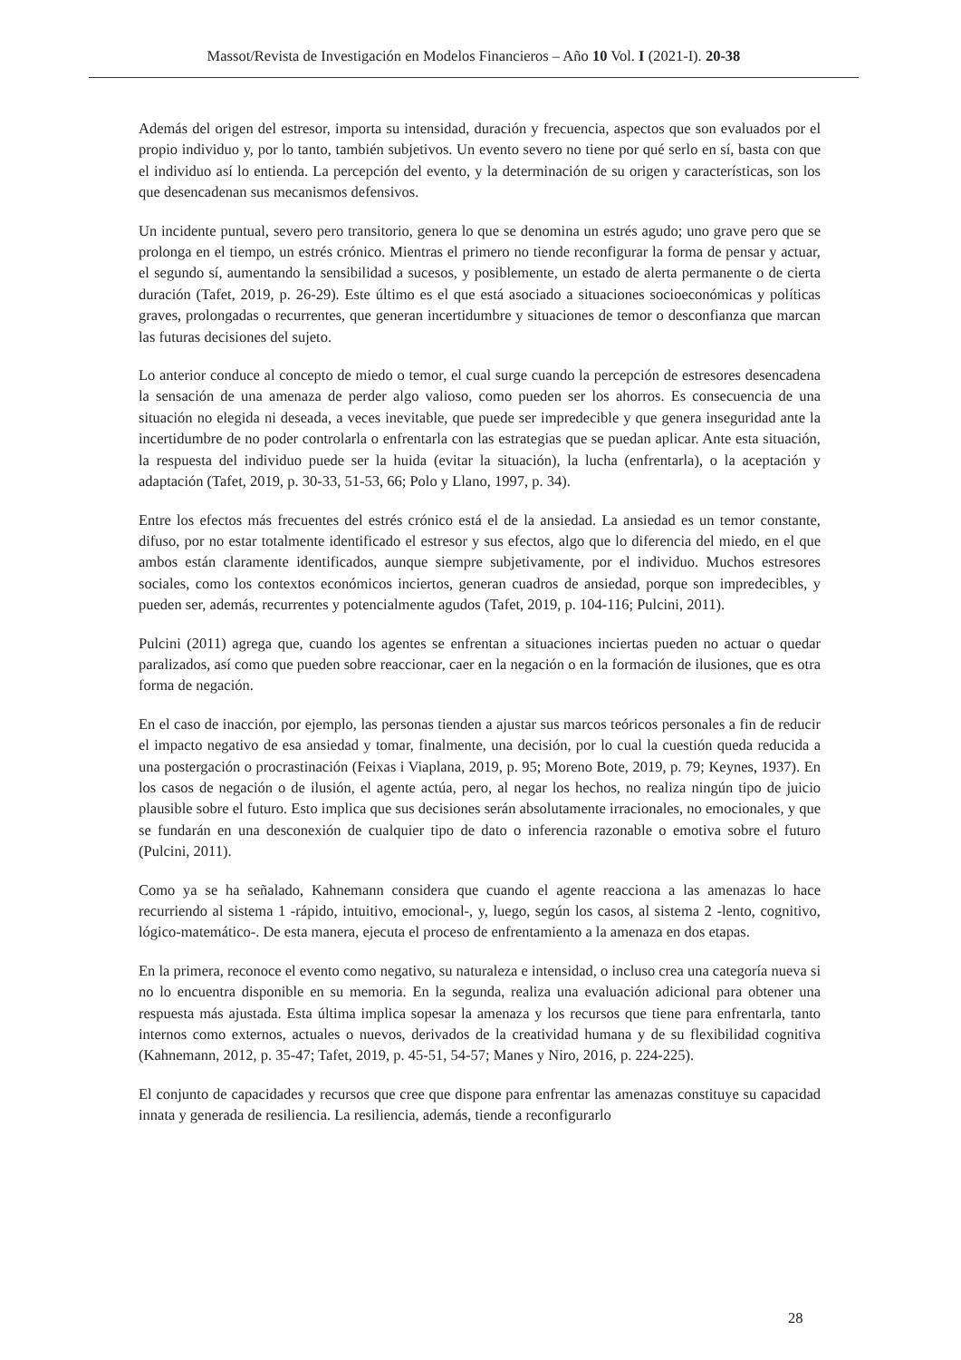Massot/Revista de Investigación en Modelos Financieros – Año 10 Vol. I (2021-I). 20-38
Además del origen del estresor, importa su intensidad, duración y frecuencia, aspectos que son evaluados por el propio individuo y, por lo tanto, también subjetivos. Un evento severo no tiene por qué serlo en sí, basta con que el individuo así lo entienda. La percepción del evento, y la determinación de su origen y características, son los que desencadenan sus mecanismos defensivos.
Un incidente puntual, severo pero transitorio, genera lo que se denomina un estrés agudo; uno grave pero que se prolonga en el tiempo, un estrés crónico. Mientras el primero no tiende reconfigurar la forma de pensar y actuar, el segundo sí, aumentando la sensibilidad a sucesos, y posiblemente, un estado de alerta permanente o de cierta duración (Tafet, 2019, p. 26-29). Este último es el que está asociado a situaciones socioeconómicas y políticas graves, prolongadas o recurrentes, que generan incertidumbre y situaciones de temor o desconfianza que marcan las futuras decisiones del sujeto.
Lo anterior conduce al concepto de miedo o temor, el cual surge cuando la percepción de estresores desencadena la sensación de una amenaza de perder algo valioso, como pueden ser los ahorros. Es consecuencia de una situación no elegida ni deseada, a veces inevitable, que puede ser impredecible y que genera inseguridad ante la incertidumbre de no poder controlarla o enfrentarla con las estrategias que se puedan aplicar. Ante esta situación, la respuesta del individuo puede ser la huida (evitar la situación), la lucha (enfrentarla), o la aceptación y adaptación (Tafet, 2019, p. 30-33, 51-53, 66; Polo y Llano, 1997, p. 34).
Entre los efectos más frecuentes del estrés crónico está el de la ansiedad. La ansiedad es un temor constante, difuso, por no estar totalmente identificado el estresor y sus efectos, algo que lo diferencia del miedo, en el que ambos están claramente identificados, aunque siempre subjetivamente, por el individuo. Muchos estresores sociales, como los contextos económicos inciertos, generan cuadros de ansiedad, porque son impredecibles, y pueden ser, además, recurrentes y potencialmente agudos (Tafet, 2019, p. 104-116; Pulcini, 2011).
Pulcini (2011) agrega que, cuando los agentes se enfrentan a situaciones inciertas pueden no actuar o quedar paralizados, así como que pueden sobre reaccionar, caer en la negación o en la formación de ilusiones, que es otra forma de negación.
En el caso de inacción, por ejemplo, las personas tienden a ajustar sus marcos teóricos personales a fin de reducir el impacto negativo de esa ansiedad y tomar, finalmente, una decisión, por lo cual la cuestión queda reducida a una postergación o procrastinación (Feixas i Viaplana, 2019, p. 95; Moreno Bote, 2019, p. 79; Keynes, 1937). En los casos de negación o de ilusión, el agente actúa, pero, al negar los hechos, no realiza ningún tipo de juicio plausible sobre el futuro. Esto implica que sus decisiones serán absolutamente irracionales, no emocionales, y que se fundarán en una desconexión de cualquier tipo de dato o inferencia razonable o emotiva sobre el futuro (Pulcini, 2011).
Como ya se ha señalado, Kahnemann considera que cuando el agente reacciona a las amenazas lo hace recurriendo al sistema 1 -rápido, intuitivo, emocional-, y, luego, según los casos, al sistema 2 -lento, cognitivo, lógico-matemático-. De esta manera, ejecuta el proceso de enfrentamiento a la amenaza en dos etapas.
En la primera, reconoce el evento como negativo, su naturaleza e intensidad, o incluso crea una categoría nueva si no lo encuentra disponible en su memoria. En la segunda, realiza una evaluación adicional para obtener una respuesta más ajustada. Esta última implica sopesar la amenaza y los recursos que tiene para enfrentarla, tanto internos como externos, actuales o nuevos, derivados de la creatividad humana y de su flexibilidad cognitiva (Kahnemann, 2012, p. 35-47; Tafet, 2019, p. 45-51, 54-57; Manes y Niro, 2016, p. 224-225).
El conjunto de capacidades y recursos que cree que dispone para enfrentar las amenazas constituye su capacidad innata y generada de resiliencia. La resiliencia, además, tiende a reconfigurarlo
28